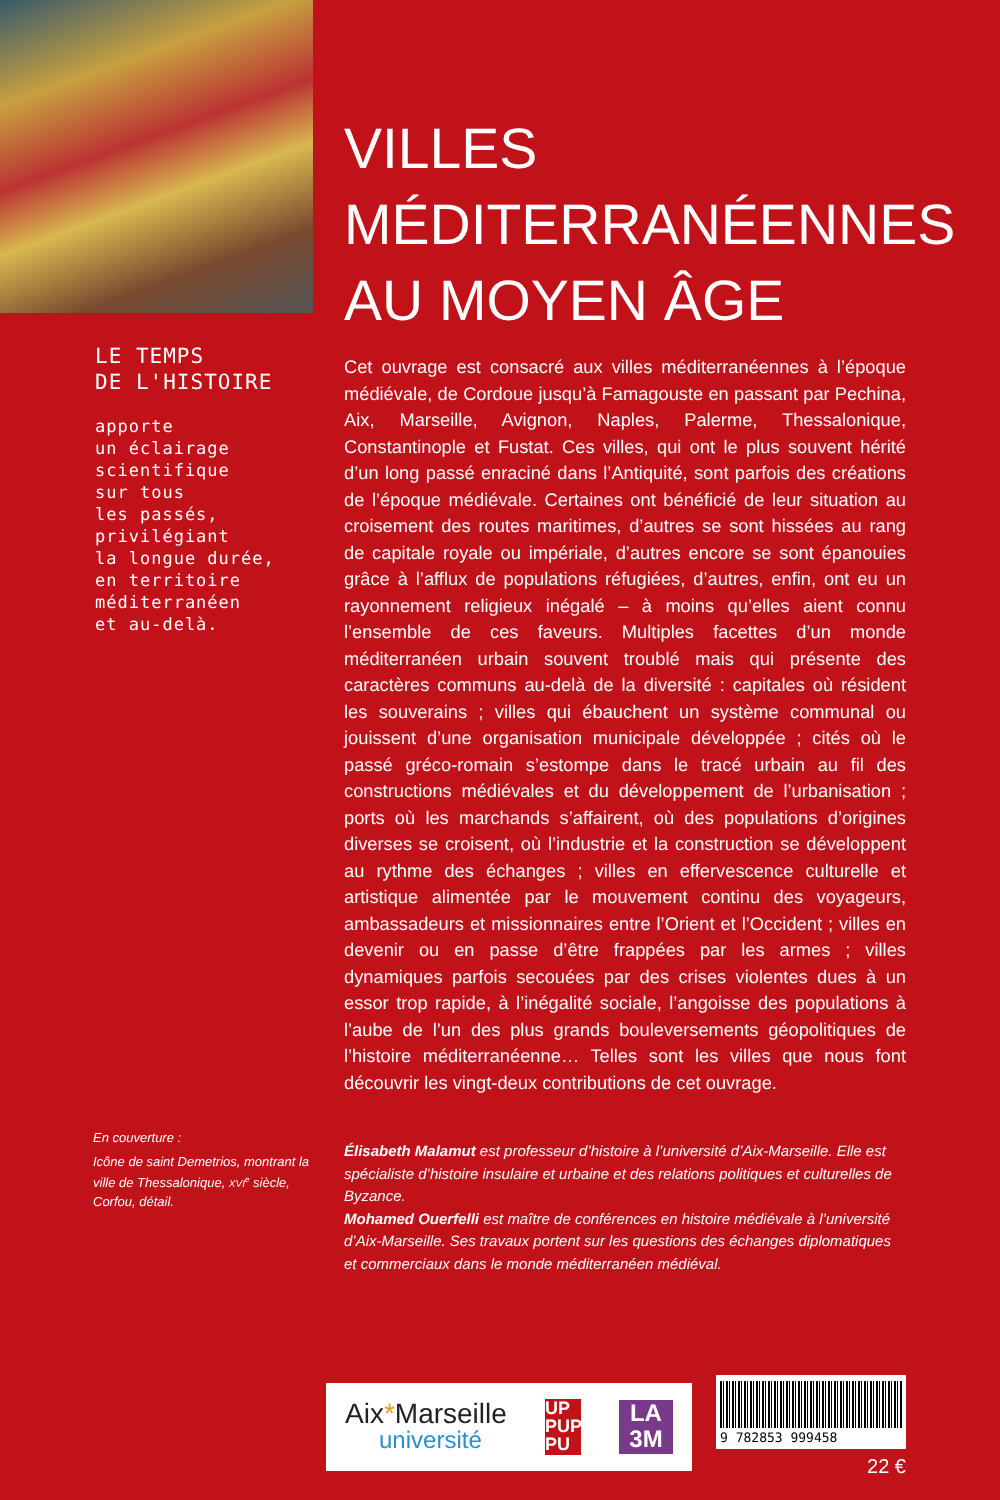LE TEMPS
DE L'HISTOIRE
apporte
un éclairage
scientifique
sur tous
les passés,
privilégiant
la longue durée,
en territoire
méditerranéen
et au-delà.
En couverture :
Icône de saint Demetrios, montrant la ville de Thessalonique, XVI<sup>e</sup> siècle, Corfou, détail.
VILLES
MÉDITERRANÉENNES
AU MOYEN ÂGE
Cet ouvrage est consacré aux villes méditerranéennes à l’époque médiévale, de Cordoue jusqu’à Famagouste en passant par Pechina, Aix, Marseille, Avignon, Naples, Palerme, Thessalonique, Constantinople et Fustat. Ces villes, qui ont le plus souvent hérité d’un long passé enraciné dans l’Antiquité, sont parfois des créations de l’époque médiévale. Certaines ont bénéficié de leur situation au croisement des routes maritimes, d’autres se sont hissées au rang de capitale royale ou impériale, d’autres encore se sont épanouies grâce à l’afflux de populations réfugiées, d’autres, enfin, ont eu un rayonnement religieux inégalé – à moins qu’elles aient connu l’ensemble de ces faveurs. Multiples facettes d’un monde méditerranéen urbain souvent troublé mais qui présente des caractères communs au-delà de la diversité : capitales où résident les souverains ; villes qui ébauchent un système communal ou jouissent d’une organisation municipale développée ; cités où le passé gréco-romain s’estompe dans le tracé urbain au fil des constructions médiévales et du développement de l’urbanisation ; ports où les marchands s’affairent, où des populations d’origines diverses se croisent, où l’industrie et la construction se développent au rythme des échanges ; villes en effervescence culturelle et artistique alimentée par le mouvement continu des voyageurs, ambassadeurs et missionnaires entre l’Orient et l’Occident ; villes en devenir ou en passe d’être frappées par les armes ; villes dynamiques parfois secouées par des crises violentes dues à un essor trop rapide, à l’inégalité sociale, l’angoisse des populations à l’aube de l’un des plus grands bouleversements géopolitiques de l’histoire méditerranéenne… Telles sont les villes que nous font découvrir les vingt-deux contributions de cet ouvrage.
Élisabeth Malamut est professeur d’histoire à l’université d’Aix-Marseille. Elle est spécialiste d’histoire insulaire et urbaine et des relations politiques et culturelles de Byzance.
Mohamed Ouerfelli est maître de conférences en histoire médiévale à l’université d’Aix-Marseille. Ses travaux portent sur les questions des échanges diplomatiques et commerciaux dans le monde méditerranéen médiéval.
Aix *Marseille
université
UP
PUP
PU
LA
3M
9 782853 999458
22 €